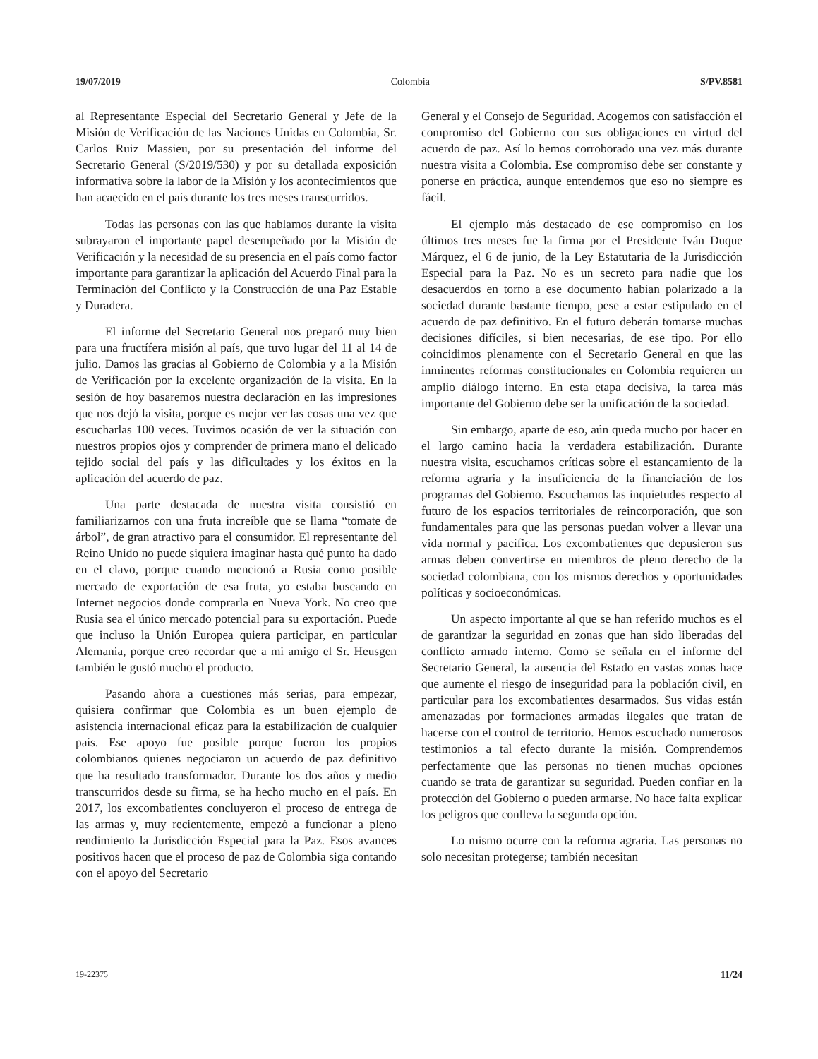19/07/2019 Colombia S/PV.8581
al Representante Especial del Secretario General y Jefe de la Misión de Verificación de las Naciones Unidas en Colombia, Sr. Carlos Ruiz Massieu, por su presentación del informe del Secretario General (S/2019/530) y por su detallada exposición informativa sobre la labor de la Misión y los acontecimientos que han acaecido en el país durante los tres meses transcurridos.
Todas las personas con las que hablamos durante la visita subrayaron el importante papel desempeñado por la Misión de Verificación y la necesidad de su presencia en el país como factor importante para garantizar la aplicación del Acuerdo Final para la Terminación del Conflicto y la Construcción de una Paz Estable y Duradera.
El informe del Secretario General nos preparó muy bien para una fructífera misión al país, que tuvo lugar del 11 al 14 de julio. Damos las gracias al Gobierno de Colombia y a la Misión de Verificación por la excelente organización de la visita. En la sesión de hoy basaremos nuestra declaración en las impresiones que nos dejó la visita, porque es mejor ver las cosas una vez que escucharlas 100 veces. Tuvimos ocasión de ver la situación con nuestros propios ojos y comprender de primera mano el delicado tejido social del país y las dificultades y los éxitos en la aplicación del acuerdo de paz.
Una parte destacada de nuestra visita consistió en familiarizarnos con una fruta increíble que se llama “tomate de árbol”, de gran atractivo para el consumidor. El representante del Reino Unido no puede siquiera imaginar hasta qué punto ha dado en el clavo, porque cuando mencionó a Rusia como posible mercado de exportación de esa fruta, yo estaba buscando en Internet negocios donde comprarla en Nueva York. No creo que Rusia sea el único mercado potencial para su exportación. Puede que incluso la Unión Europea quiera participar, en particular Alemania, porque creo recordar que a mi amigo el Sr. Heusgen también le gustó mucho el producto.
Pasando ahora a cuestiones más serias, para empezar, quisiera confirmar que Colombia es un buen ejemplo de asistencia internacional eficaz para la estabilización de cualquier país. Ese apoyo fue posible porque fueron los propios colombianos quienes negociaron un acuerdo de paz definitivo que ha resultado transformador. Durante los dos años y medio transcurridos desde su firma, se ha hecho mucho en el país. En 2017, los excombatientes concluyeron el proceso de entrega de las armas y, muy recientemente, empezó a funcionar a pleno rendimiento la Jurisdicción Especial para la Paz. Esos avances positivos hacen que el proceso de paz de Colombia siga contando con el apoyo del Secretario
General y el Consejo de Seguridad. Acogemos con satisfacción el compromiso del Gobierno con sus obligaciones en virtud del acuerdo de paz. Así lo hemos corroborado una vez más durante nuestra visita a Colombia. Ese compromiso debe ser constante y ponerse en práctica, aunque entendemos que eso no siempre es fácil.
El ejemplo más destacado de ese compromiso en los últimos tres meses fue la firma por el Presidente Iván Duque Márquez, el 6 de junio, de la Ley Estatutaria de la Jurisdicción Especial para la Paz. No es un secreto para nadie que los desacuerdos en torno a ese documento habían polarizado a la sociedad durante bastante tiempo, pese a estar estipulado en el acuerdo de paz definitivo. En el futuro deberán tomarse muchas decisiones difíciles, si bien necesarias, de ese tipo. Por ello coincidimos plenamente con el Secretario General en que las inminentes reformas constitucionales en Colombia requieren un amplio diálogo interno. En esta etapa decisiva, la tarea más importante del Gobierno debe ser la unificación de la sociedad.
Sin embargo, aparte de eso, aún queda mucho por hacer en el largo camino hacia la verdadera estabilización. Durante nuestra visita, escuchamos críticas sobre el estancamiento de la reforma agraria y la insuficiencia de la financiación de los programas del Gobierno. Escuchamos las inquietudes respecto al futuro de los espacios territoriales de reincorporación, que son fundamentales para que las personas puedan volver a llevar una vida normal y pacífica. Los excombatientes que depusieron sus armas deben convertirse en miembros de pleno derecho de la sociedad colombiana, con los mismos derechos y oportunidades políticas y socioeconómicas.
Un aspecto importante al que se han referido muchos es el de garantizar la seguridad en zonas que han sido liberadas del conflicto armado interno. Como se señala en el informe del Secretario General, la ausencia del Estado en vastas zonas hace que aumente el riesgo de inseguridad para la población civil, en particular para los excombatientes desarmados. Sus vidas están amenazadas por formaciones armadas ilegales que tratan de hacerse con el control de territorio. Hemos escuchado numerosos testimonios a tal efecto durante la misión. Comprendemos perfectamente que las personas no tienen muchas opciones cuando se trata de garantizar su seguridad. Pueden confiar en la protección del Gobierno o pueden armarse. No hace falta explicar los peligros que conlleva la segunda opción.
Lo mismo ocurre con la reforma agraria. Las personas no solo necesitan protegerse; también necesitan
19-22375 11/24